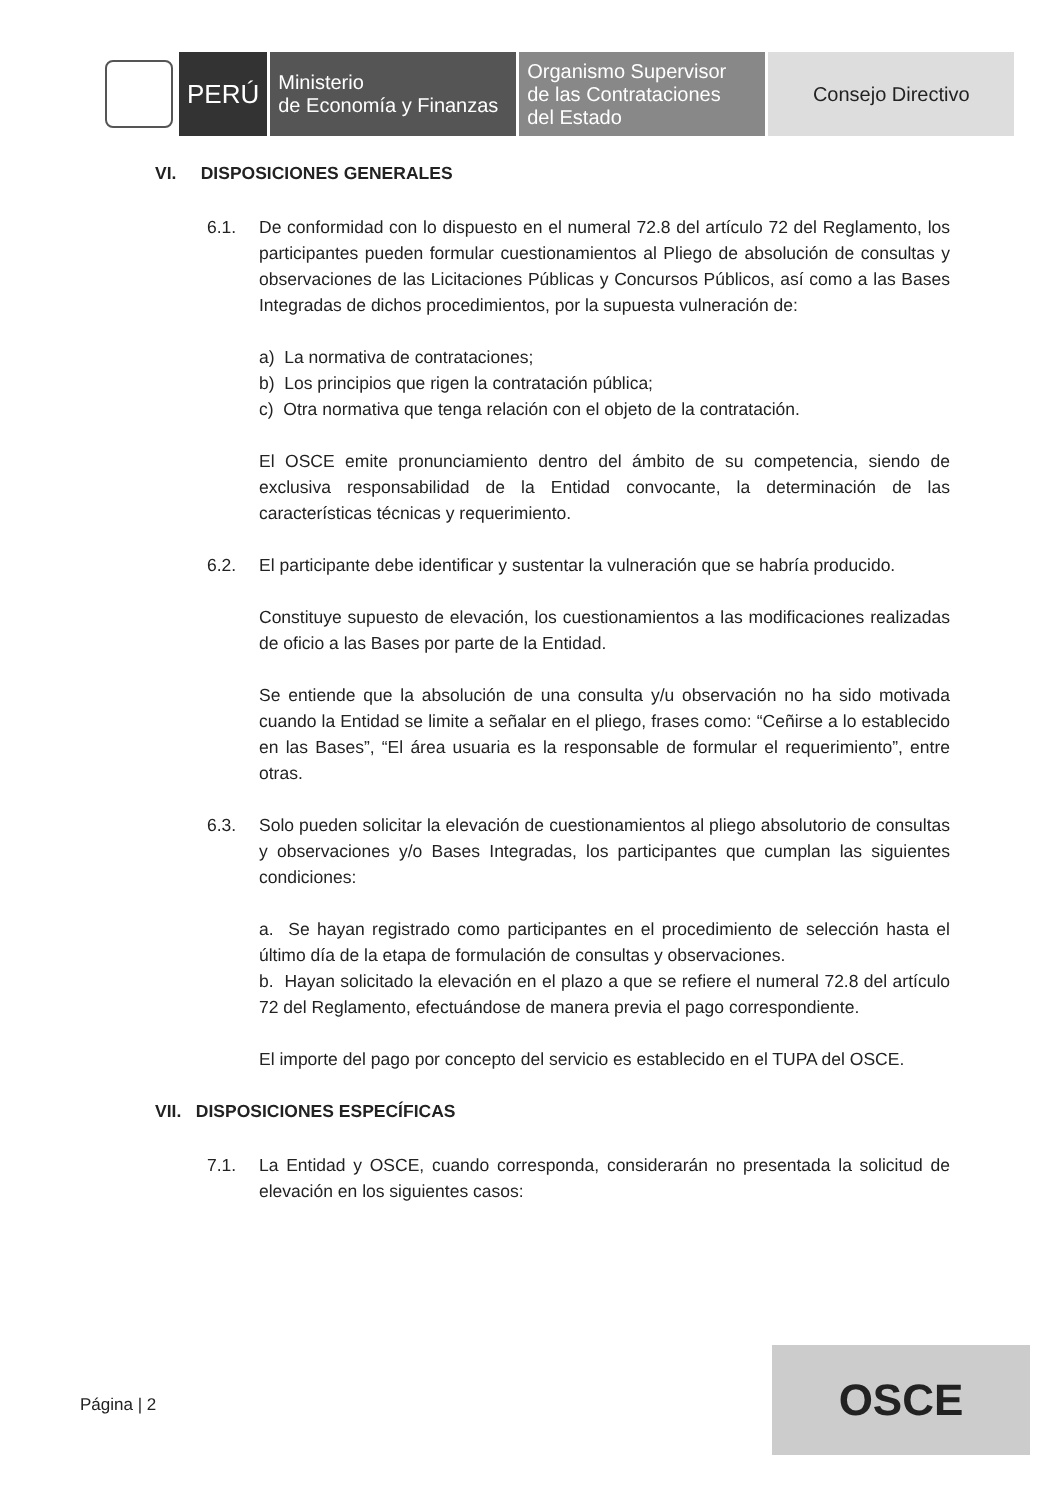PERÚ
Ministerio
de Economía y Finanzas
Organismo Supervisor
de las Contrataciones
del Estado
Consejo Directivo
VI. DISPOSICIONES GENERALES
6.1. De conformidad con lo dispuesto en el numeral 72.8 del artículo 72 del Reglamento, los participantes pueden formular cuestionamientos al Pliego de absolución de consultas y observaciones de las Licitaciones Públicas y Concursos Públicos, así como a las Bases Integradas de dichos procedimientos, por la supuesta vulneración de:
a) La normativa de contrataciones;
b) Los principios que rigen la contratación pública;
c) Otra normativa que tenga relación con el objeto de la contratación.
El OSCE emite pronunciamiento dentro del ámbito de su competencia, siendo de exclusiva responsabilidad de la Entidad convocante, la determinación de las características técnicas y requerimiento.
6.2. El participante debe identificar y sustentar la vulneración que se habría producido.
Constituye supuesto de elevación, los cuestionamientos a las modificaciones realizadas de oficio a las Bases por parte de la Entidad.
Se entiende que la absolución de una consulta y/u observación no ha sido motivada cuando la Entidad se limite a señalar en el pliego, frases como: “Ceñirse a lo establecido en las Bases”, “El área usuaria es la responsable de formular el requerimiento”, entre otras.
6.3. Solo pueden solicitar la elevación de cuestionamientos al pliego absolutorio de consultas y observaciones y/o Bases Integradas, los participantes que cumplan las siguientes condiciones:
a. Se hayan registrado como participantes en el procedimiento de selección hasta el último día de la etapa de formulación de consultas y observaciones.
b. Hayan solicitado la elevación en el plazo a que se refiere el numeral 72.8 del artículo 72 del Reglamento, efectuándose de manera previa el pago correspondiente.
El importe del pago por concepto del servicio es establecido en el TUPA del OSCE.
VII. DISPOSICIONES ESPECÍFICAS
7.1. La Entidad y OSCE, cuando corresponda, considerarán no presentada la solicitud de elevación en los siguientes casos:
Página | 2
OSCE